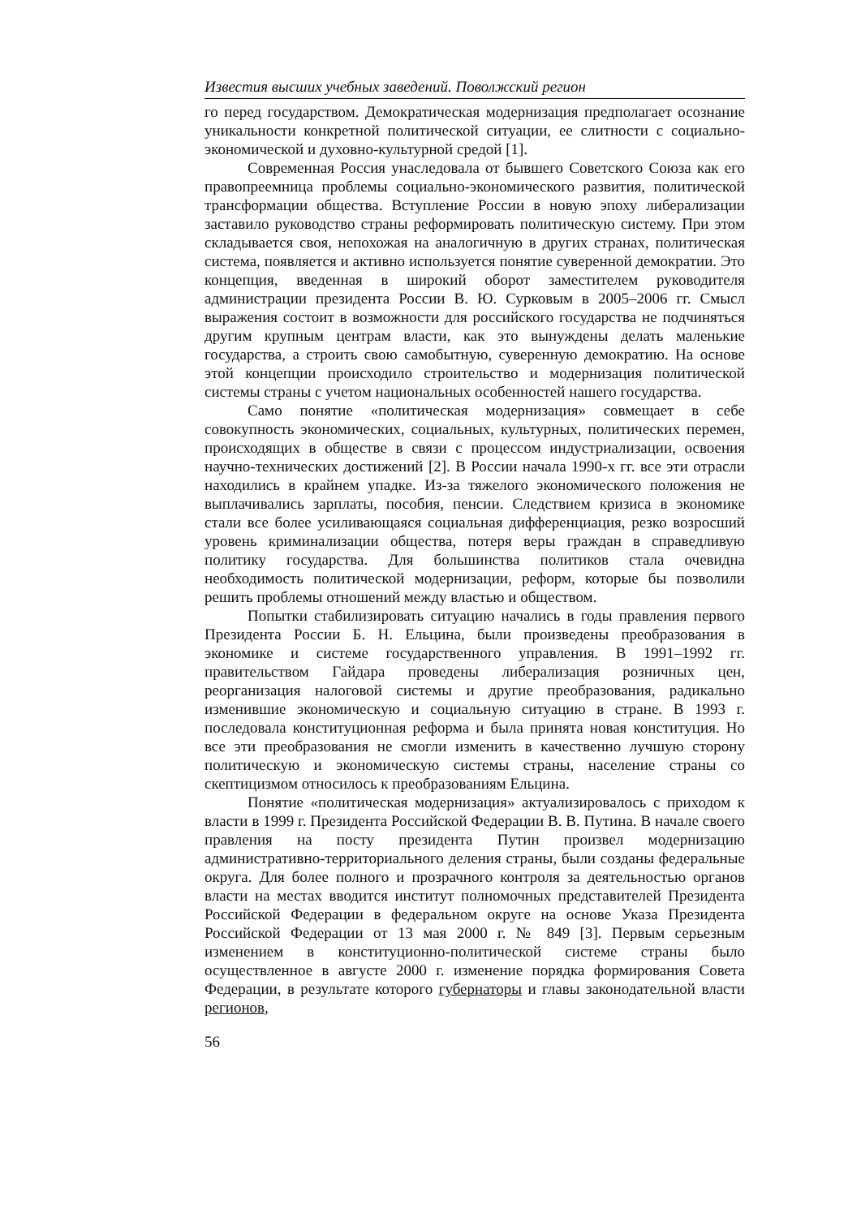Известия высших учебных заведений. Поволжский регион
го перед государством. Демократическая модернизация предполагает осознание уникальности конкретной политической ситуации, ее слитности с социально-экономической и духовно-культурной средой [1].
Современная Россия унаследовала от бывшего Советского Союза как его правопреемница проблемы социально-экономического развития, политической трансформации общества. Вступление России в новую эпоху либерализации заставило руководство страны реформировать политическую систему. При этом складывается своя, непохожая на аналогичную в других странах, политическая система, появляется и активно используется понятие суверенной демократии. Это концепция, введенная в широкий оборот заместителем руководителя администрации президента России В. Ю. Сурковым в 2005–2006 гг. Смысл выражения состоит в возможности для российского государства не подчиняться другим крупным центрам власти, как это вынуждены делать маленькие государства, а строить свою самобытную, суверенную демократию. На основе этой концепции происходило строительство и модернизация политической системы страны с учетом национальных особенностей нашего государства.
Само понятие «политическая модернизация» совмещает в себе совокупность экономических, социальных, культурных, политических перемен, происходящих в обществе в связи с процессом индустриализации, освоения научно-технических достижений [2]. В России начала 1990-х гг. все эти отрасли находились в крайнем упадке. Из-за тяжелого экономического положения не выплачивались зарплаты, пособия, пенсии. Следствием кризиса в экономике стали все более усиливающаяся социальная дифференциация, резко возросший уровень криминализации общества, потеря веры граждан в справедливую политику государства. Для большинства политиков стала очевидна необходимость политической модернизации, реформ, которые бы позволили решить проблемы отношений между властью и обществом.
Попытки стабилизировать ситуацию начались в годы правления первого Президента России Б. Н. Ельцина, были произведены преобразования в экономике и системе государственного управления. В 1991–1992 гг. правительством Гайдара проведены либерализация розничных цен, реорганизация налоговой системы и другие преобразования, радикально изменившие экономическую и социальную ситуацию в стране. В 1993 г. последовала конституционная реформа и была принята новая конституция. Но все эти преобразования не смогли изменить в качественно лучшую сторону политическую и экономическую системы страны, население страны со скептицизмом относилось к преобразованиям Ельцина.
Понятие «политическая модернизация» актуализировалось с приходом к власти в 1999 г. Президента Российской Федерации В. В. Путина. В начале своего правления на посту президента Путин произвел модернизацию административно-территориального деления страны, были созданы федеральные округа. Для более полного и прозрачного контроля за деятельностью органов власти на местах вводится институт полномочных представителей Президента Российской Федерации в федеральном округе на основе Указа Президента Российской Федерации от 13 мая 2000 г. № 849 [3]. Первым серьезным изменением в конституционно-политической системе страны было осуществленное в августе 2000 г. изменение порядка формирования Совета Федерации, в результате которого губернаторы и главы законодательной власти регионов,
56